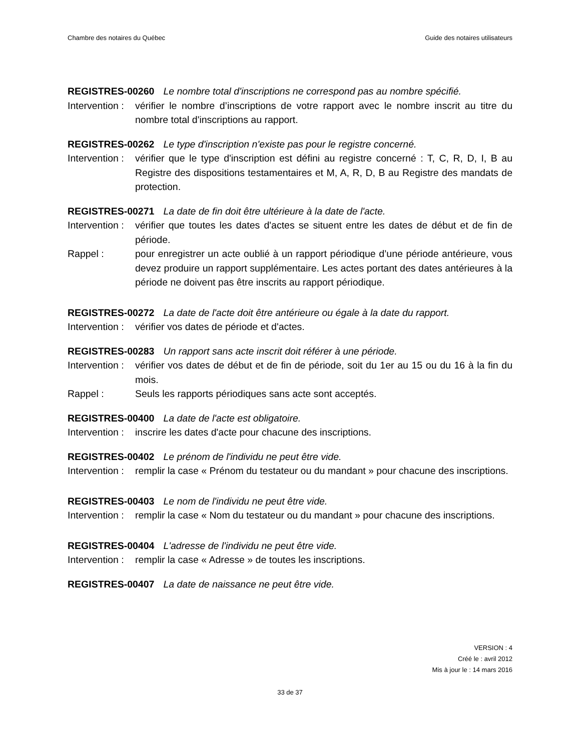Chambre des notaires du Québec Guide des notaires utilisateurs
REGISTRES-00260 Le nombre total d'inscriptions ne correspond pas au nombre spécifié.
Intervention : vérifier le nombre d’inscriptions de votre rapport avec le nombre inscrit au titre du nombre total d'inscriptions au rapport.
REGISTRES-00262 Le type d'inscription n'existe pas pour le registre concerné.
Intervention : vérifier que le type d'inscription est défini au registre concerné : T, C, R, D, I, B au Registre des dispositions testamentaires et M, A, R, D, B au Registre des mandats de protection.
REGISTRES-00271 La date de fin doit être ultérieure à la date de l'acte.
Intervention : vérifier que toutes les dates d'actes se situent entre les dates de début et de fin de période.
Rappel : pour enregistrer un acte oublié à un rapport périodique d’une période antérieure, vous devez produire un rapport supplémentaire. Les actes portant des dates antérieures à la période ne doivent pas être inscrits au rapport périodique.
REGISTRES-00272 La date de l'acte doit être antérieure ou égale à la date du rapport.
Intervention : vérifier vos dates de période et d'actes.
REGISTRES-00283 Un rapport sans acte inscrit doit référer à une période.
Intervention : vérifier vos dates de début et de fin de période, soit du 1er au 15 ou du 16 à la fin du mois.
Rappel : Seuls les rapports périodiques sans acte sont acceptés.
REGISTRES-00400 La date de l'acte est obligatoire.
Intervention : inscrire les dates d'acte pour chacune des inscriptions.
REGISTRES-00402 Le prénom de l'individu ne peut être vide.
Intervention : remplir la case « Prénom du testateur ou du mandant » pour chacune des inscriptions.
REGISTRES-00403 Le nom de l'individu ne peut être vide.
Intervention : remplir la case « Nom du testateur ou du mandant » pour chacune des inscriptions.
REGISTRES-00404 L'adresse de l'individu ne peut être vide.
Intervention : remplir la case « Adresse » de toutes les inscriptions.
REGISTRES-00407 La date de naissance ne peut être vide.
VERSION : 4
Créé le : avril 2012
Mis à jour le : 14 mars 2016
33 de 37